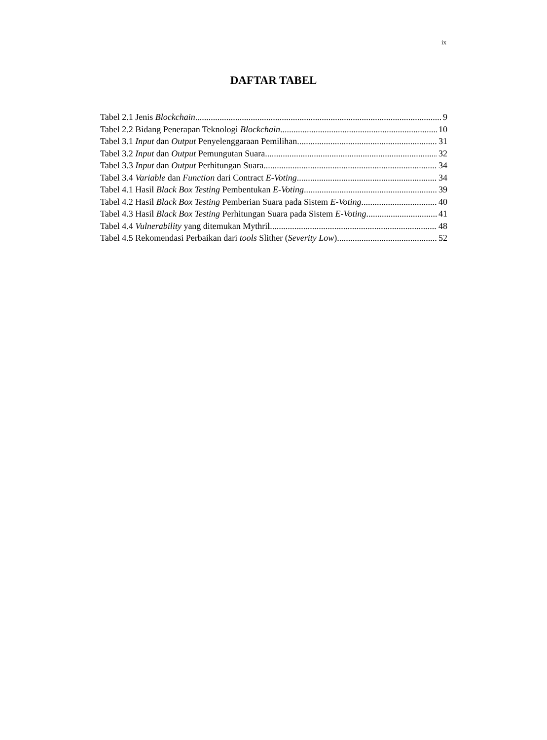ix
DAFTAR TABEL
Tabel 2.1 Jenis Blockchain 9
Tabel 2.2 Bidang Penerapan Teknologi Blockchain 10
Tabel 3.1 Input dan Output Penyelenggaraan Pemilihan 31
Tabel 3.2 Input dan Output Pemungutan Suara 32
Tabel 3.3 Input dan Output Perhitungan Suara 34
Tabel 3.4 Variable dan Function dari Contract E-Voting 34
Tabel 4.1 Hasil Black Box Testing Pembentukan E-Voting 39
Tabel 4.2 Hasil Black Box Testing Pemberian Suara pada Sistem E-Voting 40
Tabel 4.3 Hasil Black Box Testing Perhitungan Suara pada Sistem E-Voting 41
Tabel 4.4 Vulnerability yang ditemukan Mythril 48
Tabel 4.5 Rekomendasi Perbaikan dari tools Slither (Severity Low) 52